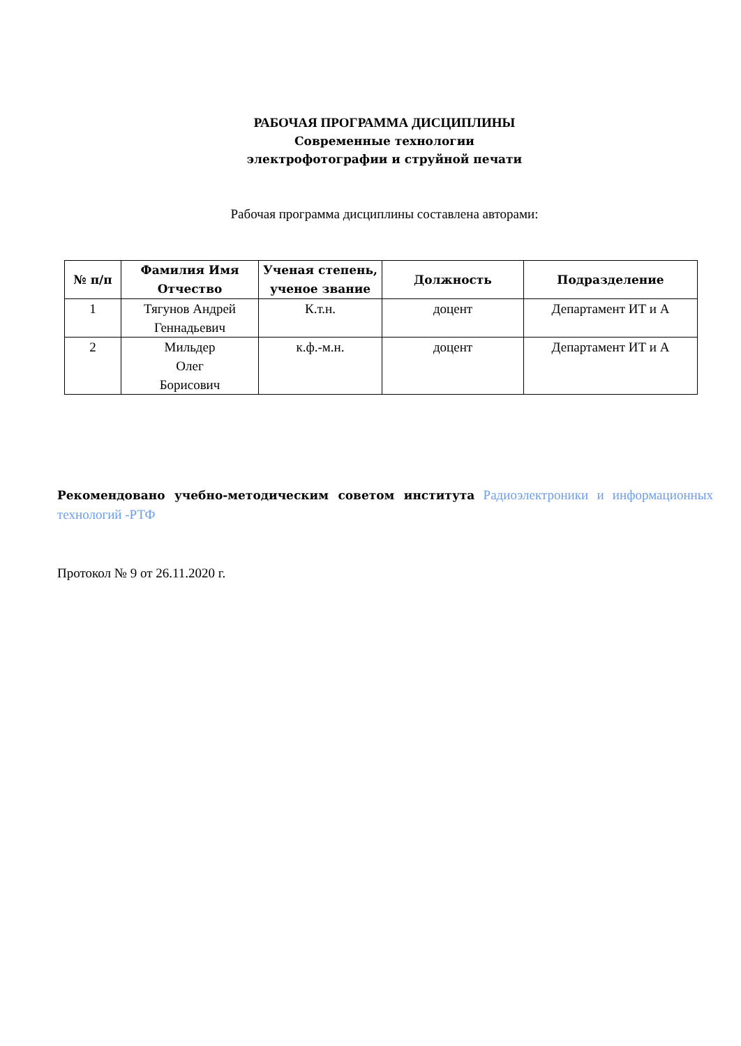РАБОЧАЯ ПРОГРАММА ДИСЦИПЛИНЫ
Современные технологии
электрофотографии и струйной печати
Рабочая программа дисциплины составлена авторами:
| № п/п | Фамилия Имя Отчество | Ученая степень, ученое звание | Должность | Подразделение |
| --- | --- | --- | --- | --- |
| 1 | Тягунов Андрей Геннадьевич | К.т.н. | доцент | Департамент ИТ и А |
| 2 | Мильдер Олег Борисович | к.ф.-м.н. | доцент | Департамент ИТ и А |
Рекомендовано учебно-методическим советом института Радиоэлектроники и информационных технологий -РТФ
Протокол № 9 от 26.11.2020 г.